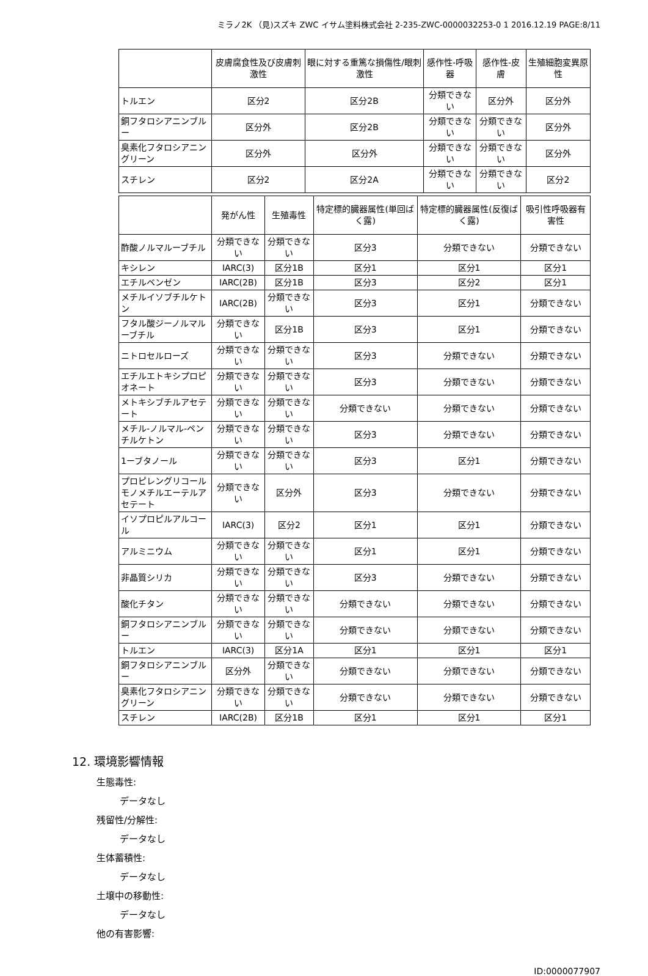ミラノ2K （見)スズキ ZWC イサム塗料株式会社 2-235-ZWC-0000032253-0 1 2016.12.19 PAGE:8/11
| | 皮膚腐食性及び皮膚刺激性 | 眼に対する重篤な損傷性/眼刺激性 | 感作性-呼吸器 | 感作性-皮膚 | 生殖細胞変異原性 |
| --- | --- | --- | --- | --- | --- |
| トルエン | 区分2 | 区分2B | 分類できない | 区分外 | 区分外 |
| 銅フタロシアニンブルー | 区分外 | 区分2B | 分類できない | 分類できない | 区分外 |
| 臭素化フタロシアニングリーン | 区分外 | 区分外 | 分類できない | 分類できない | 区分外 |
| スチレン | 区分2 | 区分2A | 分類できない | 分類できない | 区分2 |
| | 発がん性 | 生殖毒性 | 特定標的臓器属性(単回ばく露) | 特定標的臓器属性(反復ばく露) | 吸引性呼吸器有害性 |
| --- | --- | --- | --- | --- | --- |
| 酢酸ノルマルーブチル | 分類できない | 分類できない | 区分3 | 分類できない | 分類できない |
| キシレン | IARC(3) | 区分1B | 区分1 | 区分1 | 区分1 |
| エチルベンゼン | IARC(2B) | 区分1B | 区分3 | 区分2 | 区分1 |
| メチルイソブチルケトン | IARC(2B) | 分類できない | 区分3 | 区分1 | 分類できない |
| フタル酸ジーノルマルーブチル | 分類できない | 区分1B | 区分3 | 区分1 | 分類できない |
| ニトロセルローズ | 分類できない | 分類できない | 区分3 | 分類できない | 分類できない |
| エチルエトキシプロピオネート | 分類できない | 分類できない | 区分3 | 分類できない | 分類できない |
| メトキシブチルアセテート | 分類できない | 分類できない | 分類できない | 分類できない | 分類できない |
| メチル-ノルマル-ペンチルケトン | 分類できない | 分類できない | 区分3 | 分類できない | 分類できない |
| 1ーブタノール | 分類できない | 分類できない | 区分3 | 区分1 | 分類できない |
| プロピレングリコールモノメチルエーテルアセテート | 分類できない | 区分外 | 区分3 | 分類できない | 分類できない |
| イソプロピルアルコール | IARC(3) | 区分2 | 区分1 | 区分1 | 分類できない |
| アルミニウム | 分類できない | 分類できない | 区分1 | 区分1 | 分類できない |
| 非晶質シリカ | 分類できない | 分類できない | 区分3 | 分類できない | 分類できない |
| 酸化チタン | 分類できない | 分類できない | 分類できない | 分類できない | 分類できない |
| 銅フタロシアニンブルー | 分類できない | 分類できない | 分類できない | 分類できない | 分類できない |
| トルエン | IARC(3) | 区分1A | 区分1 | 区分1 | 区分1 |
| 銅フタロシアニンブルー | 区分外 | 分類できない | 分類できない | 分類できない | 分類できない |
| 臭素化フタロシアニングリーン | 分類できない | 分類できない | 分類できない | 分類できない | 分類できない |
| スチレン | IARC(2B) | 区分1B | 区分1 | 区分1 | 区分1 |
12. 環境影響情報
生態毒性:
データなし
残留性/分解性:
データなし
生体蓄積性:
データなし
土壌中の移動性:
データなし
他の有害影響:
ID:0000077907